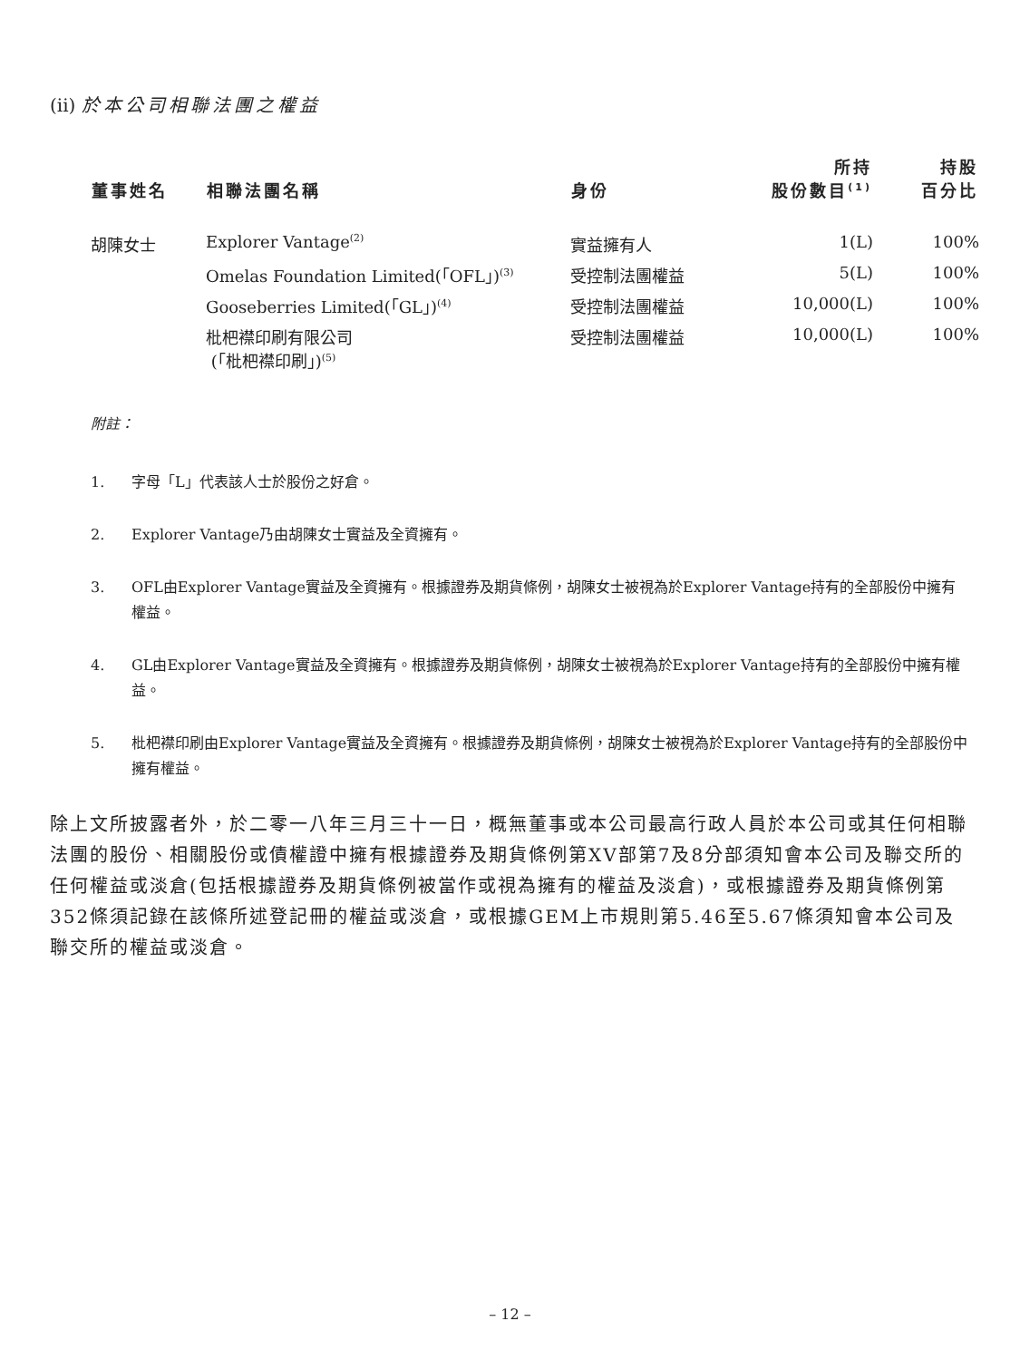(ii) 於本公司相聯法團之權益
| 董事姓名 | 相聯法團名稱 | 身份 | 所持 股份數目<sup>(1)</sup> | 持股 百分比 |
| --- | --- | --- | --- | --- |
| 胡陳女士 | Explorer Vantage<sup>(2)</sup> | 實益擁有人 | 1(L) | 100% |
| | Omelas Foundation Limited(「OFL」)<sup>(3)</sup> | 受控制法團權益 | 5(L) | 100% |
| | Gooseberries Limited(「GL」)<sup>(4)</sup> | 受控制法團權益 | 10,000(L) | 100% |
| | 枇杷襟印刷有限公司 (「枇杷襟印刷」)<sup>(5)</sup> | 受控制法團權益 | 10,000(L) | 100% |
附註：
1. 字母「L」代表該人士於股份之好倉。
2. Explorer Vantage乃由胡陳女士實益及全資擁有。
3. OFL由Explorer Vantage實益及全資擁有。根據證券及期貨條例，胡陳女士被視為於Explorer Vantage持有的全部股份中擁有權益。
4. GL由Explorer Vantage實益及全資擁有。根據證券及期貨條例，胡陳女士被視為於Explorer Vantage持有的全部股份中擁有權益。
5. 枇杷襟印刷由Explorer Vantage實益及全資擁有。根據證券及期貨條例，胡陳女士被視為於Explorer Vantage持有的全部股份中擁有權益。
除上文所披露者外，於二零一八年三月三十一日，概無董事或本公司最高行政人員於本公司或其任何相聯法團的股份、相關股份或債權證中擁有根據證券及期貨條例第XV部第7及8分部須知會本公司及聯交所的任何權益或淡倉(包括根據證券及期貨條例被當作或視為擁有的權益及淡倉)，或根據證券及期貨條例第352條須記錄在該條所述登記冊的權益或淡倉，或根據GEM上市規則第5.46至5.67條須知會本公司及聯交所的權益或淡倉。
– 12 –